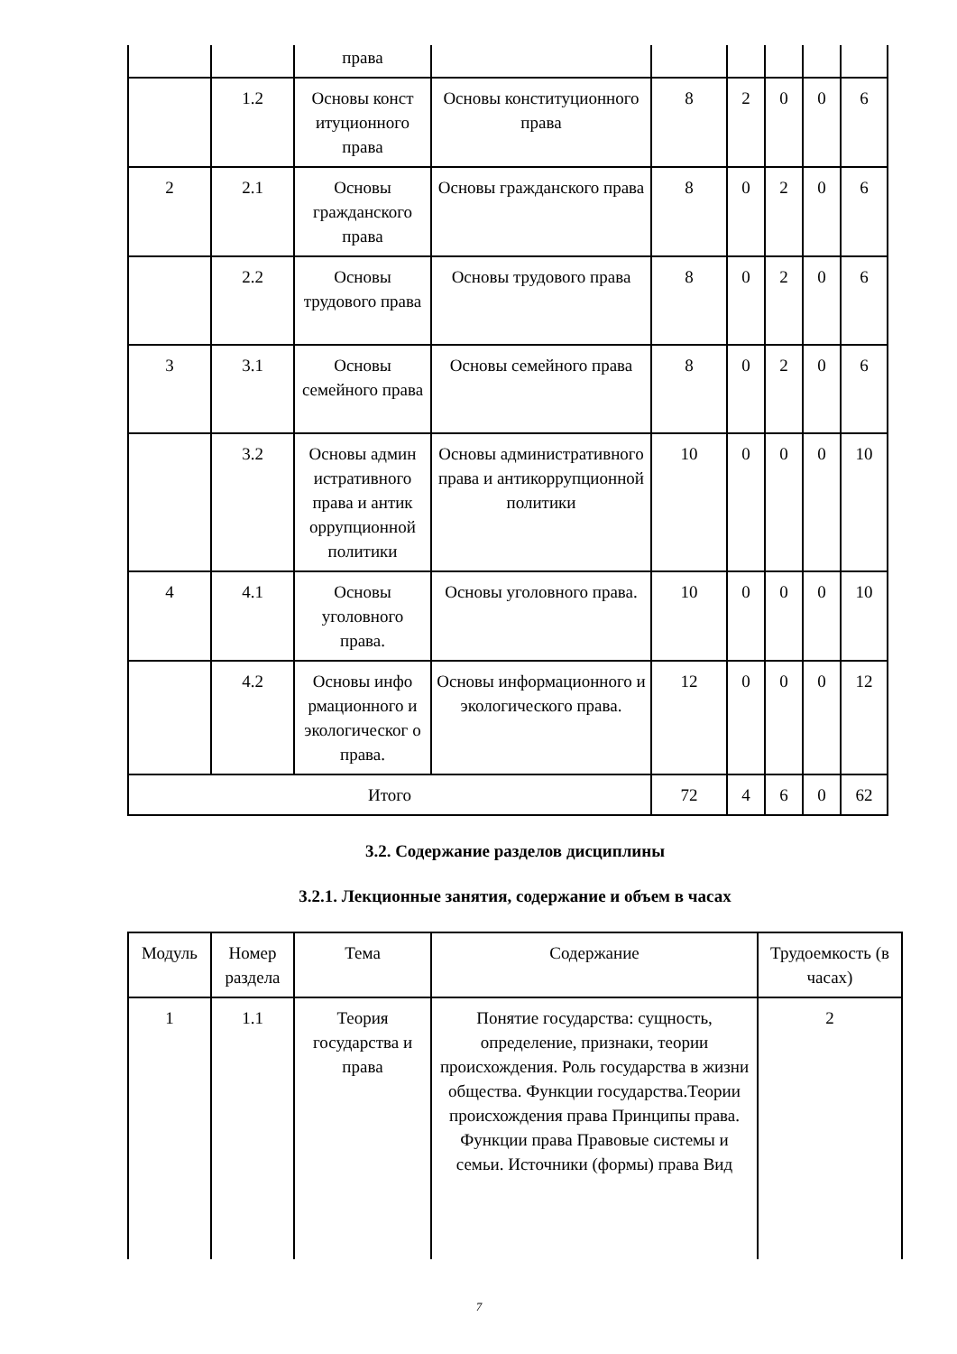| | | права | | | | | | |
| | 1.2 | Основы конст итуционного права | Основы конституционного права | 8 | 2 | 0 | 0 | 6 |
| 2 | 2.1 | Основы гражданского права | Основы гражданского права | 8 | 0 | 2 | 0 | 6 |
| | 2.2 | Основы трудового права | Основы трудового права | 8 | 0 | 2 | 0 | 6 |
| 3 | 3.1 | Основы семейного права | Основы семейного права | 8 | 0 | 2 | 0 | 6 |
| | 3.2 | Основы админ истративного права и антик оррупционной политики | Основы административного права и антикоррупционной политики | 10 | 0 | 0 | 0 | 10 |
| 4 | 4.1 | Основы уголовного права. | Основы уголовного права. | 10 | 0 | 0 | 0 | 10 |
| | 4.2 | Основы инфо рмационного и экологическог о права. | Основы информационного и экологического права. | 12 | 0 | 0 | 0 | 12 |
| Итого | | | | 72 | 4 | 6 | 0 | 62 |
3.2. Содержание разделов дисциплины
3.2.1. Лекционные занятия, содержание и объем в часах
| Модуль | Номер раздела | Тема | Содержание | Трудоемкость (в часах) |
| --- | --- | --- | --- | --- |
| 1 | 1.1 | Теория государства и права | Понятие государства: сущность, определение, признаки, теории происхождения. Роль государства в жизни общества. Функции государства.Теории происхождения права Принципы права. Функции права Правовые системы и семьи. Источники (формы) права Вид | 2 |
7